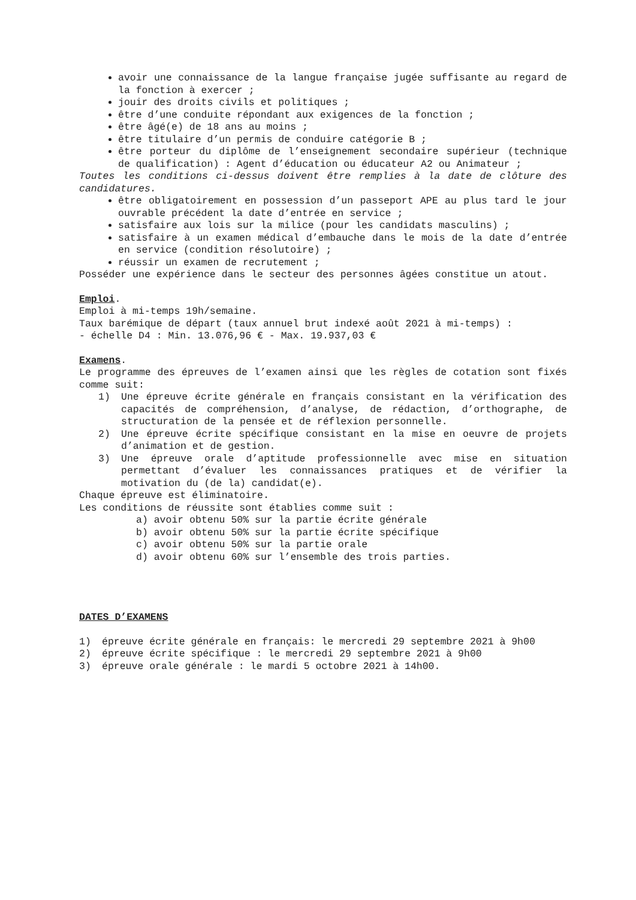avoir une connaissance de la langue française jugée suffisante au regard de la fonction à exercer ;
jouir des droits civils et politiques ;
être d’une conduite répondant aux exigences de la fonction ;
être âgé(e) de 18 ans au moins ;
être titulaire d’un permis de conduire catégorie B ;
être porteur du diplôme de l’enseignement secondaire supérieur (technique de qualification) : Agent d’éducation ou éducateur A2 ou Animateur ;
Toutes les conditions ci-dessus doivent être remplies à la date de clôture des candidatures.
être obligatoirement en possession d’un passeport APE au plus tard le jour ouvrable précédent la date d’entrée en service ;
satisfaire aux lois sur la milice (pour les candidats masculins) ;
satisfaire à un examen médical d’embauche dans le mois de la date d’entrée en service (condition résolutoire) ;
réussir un examen de recrutement ;
Posséder une expérience dans le secteur des personnes âgées constitue un atout.
Emploi.
Emploi à mi-temps 19h/semaine.
Taux barémique de départ (taux annuel brut indexé août 2021 à mi-temps) :
- échelle D4 : Min. 13.076,96 € - Max. 19.937,03 €
Examens.
Le programme des épreuves de l’examen ainsi que les règles de cotation sont fixés comme suit:
1) Une épreuve écrite générale en français consistant en la vérification des capacités de compréhension, d’analyse, de rédaction, d’orthographe, de structuration de la pensée et de réflexion personnelle.
2) Une épreuve écrite spécifique consistant en la mise en oeuvre de projets d’animation et de gestion.
3) Une épreuve orale d’aptitude professionnelle avec mise en situation permettant d’évaluer les connaissances pratiques et de vérifier la motivation du (de la) candidat(e).
Chaque épreuve est éliminatoire.
Les conditions de réussite sont établies comme suit :
a) avoir obtenu 50% sur la partie écrite générale
b) avoir obtenu 50% sur la partie écrite spécifique
c) avoir obtenu 50% sur la partie orale
d) avoir obtenu 60% sur l’ensemble des trois parties.
DATES D’EXAMENS
1) épreuve écrite générale en français: le mercredi 29 septembre 2021 à 9h00
2) épreuve écrite spécifique : le mercredi 29 septembre 2021 à 9h00
3) épreuve orale générale : le mardi 5 octobre 2021 à 14h00.